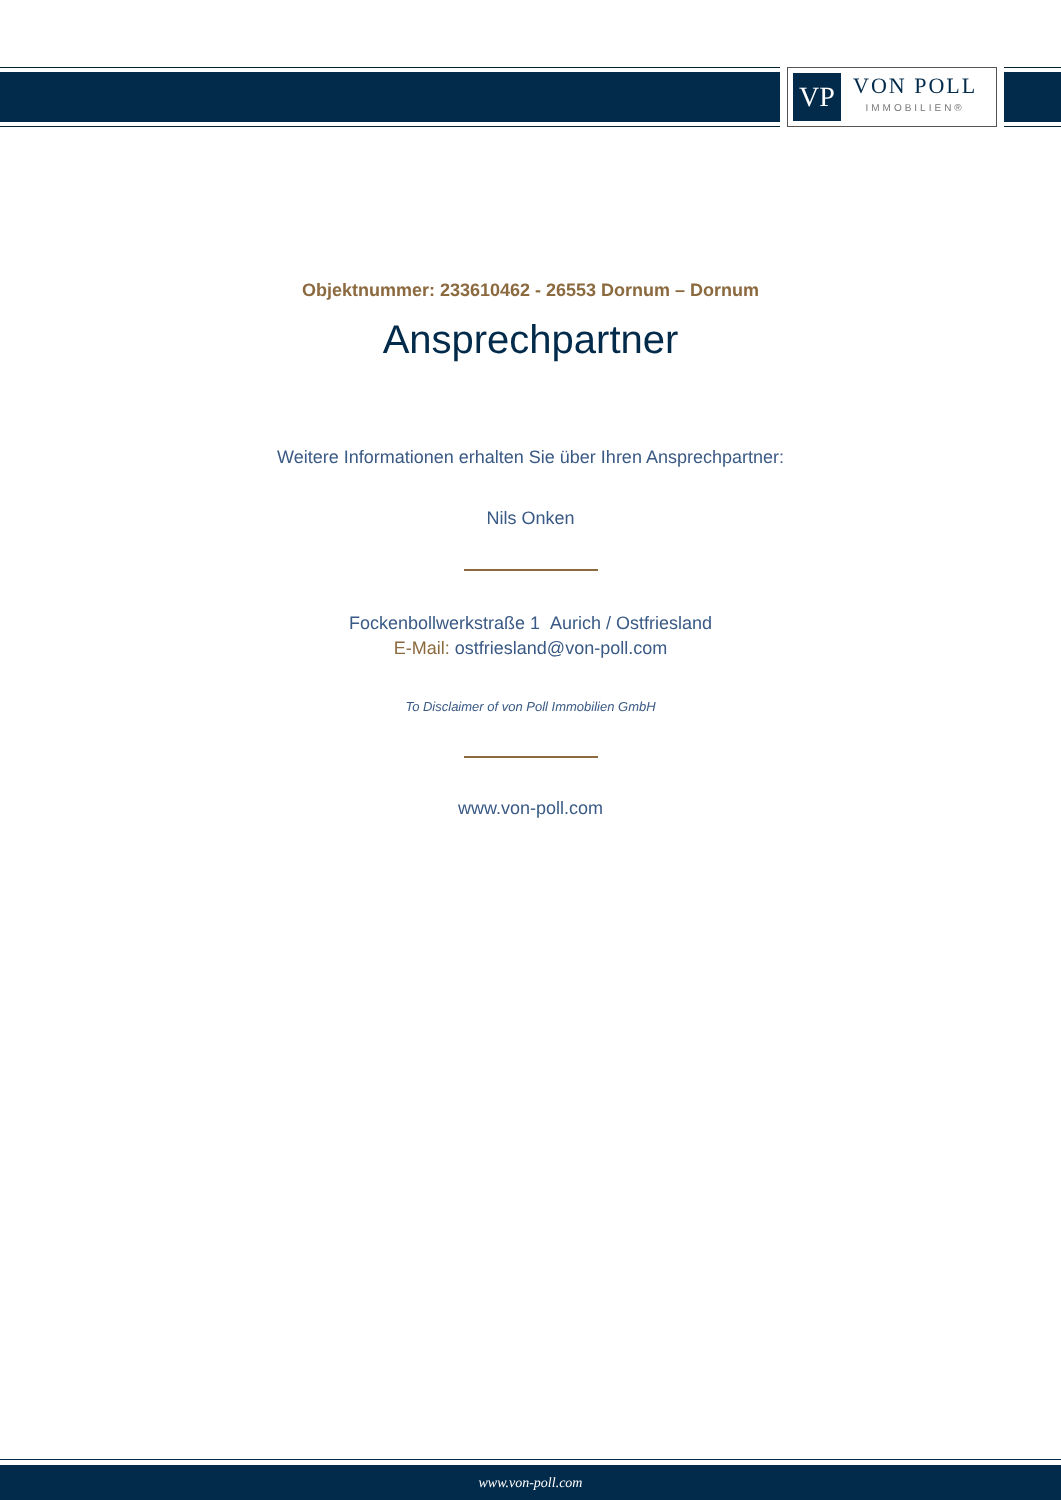VP
VON POLL
IMMOBILIEN®
Objektnummer: 233610462 - 26553 Dornum – Dornum
Ansprechpartner
Weitere Informationen erhalten Sie über Ihren Ansprechpartner:
Nils Onken
Fockenbollwerkstraße 1 Aurich / Ostfriesland
E-Mail: ostfriesland@von-poll.com
To Disclaimer of von Poll Immobilien GmbH
www.von-poll.com
www.von-poll.com